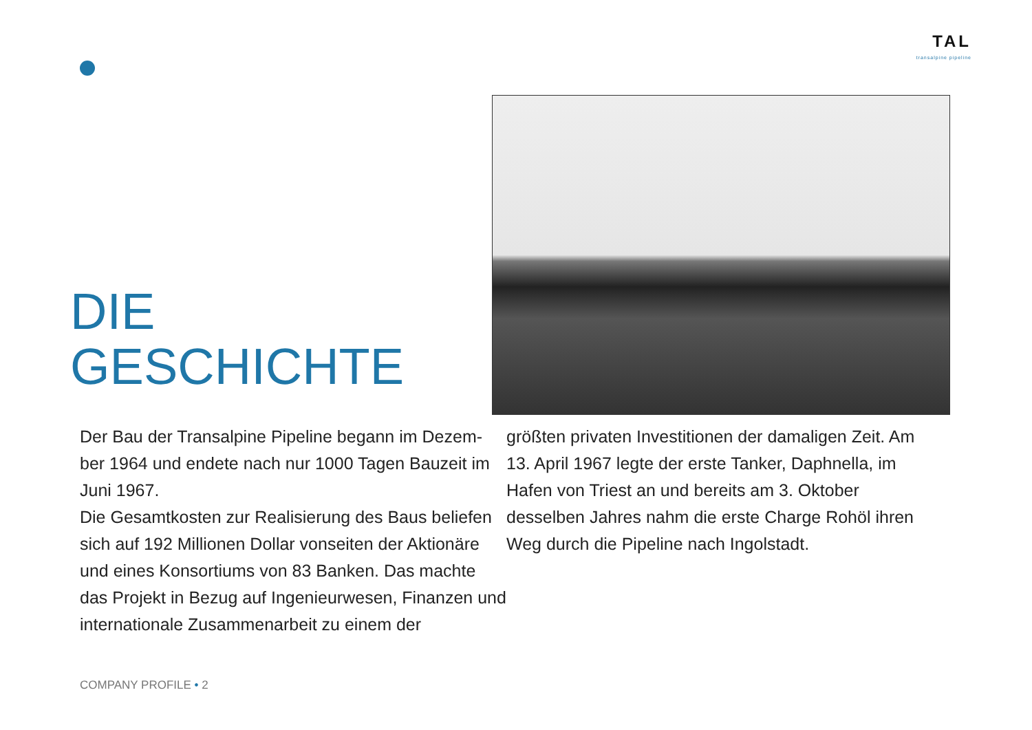TAL
transalpine pipeline
DIE GESCHICHTE
Der Bau der Transalpine Pipeline begann im Dezem-ber 1964 und endete nach nur 1000 Tagen Bauzeit im Juni 1967.
Die Gesamtkosten zur Realisierung des Baus beliefen sich auf 192 Millionen Dollar vonseiten der Aktionäre und eines Konsortiums von 83 Banken. Das machte das Projekt in Bezug auf Ingenieurwesen, Finanzen und internationale Zusammenarbeit zu einem der
größten privaten Investitionen der damaligen Zeit. Am 13. April 1967 legte der erste Tanker, Daphnella, im Hafen von Triest an und bereits am 3. Oktober desselben Jahres nahm die erste Charge Rohöl ihren Weg durch die Pipeline nach Ingolstadt.
COMPANY PROFILE • 2